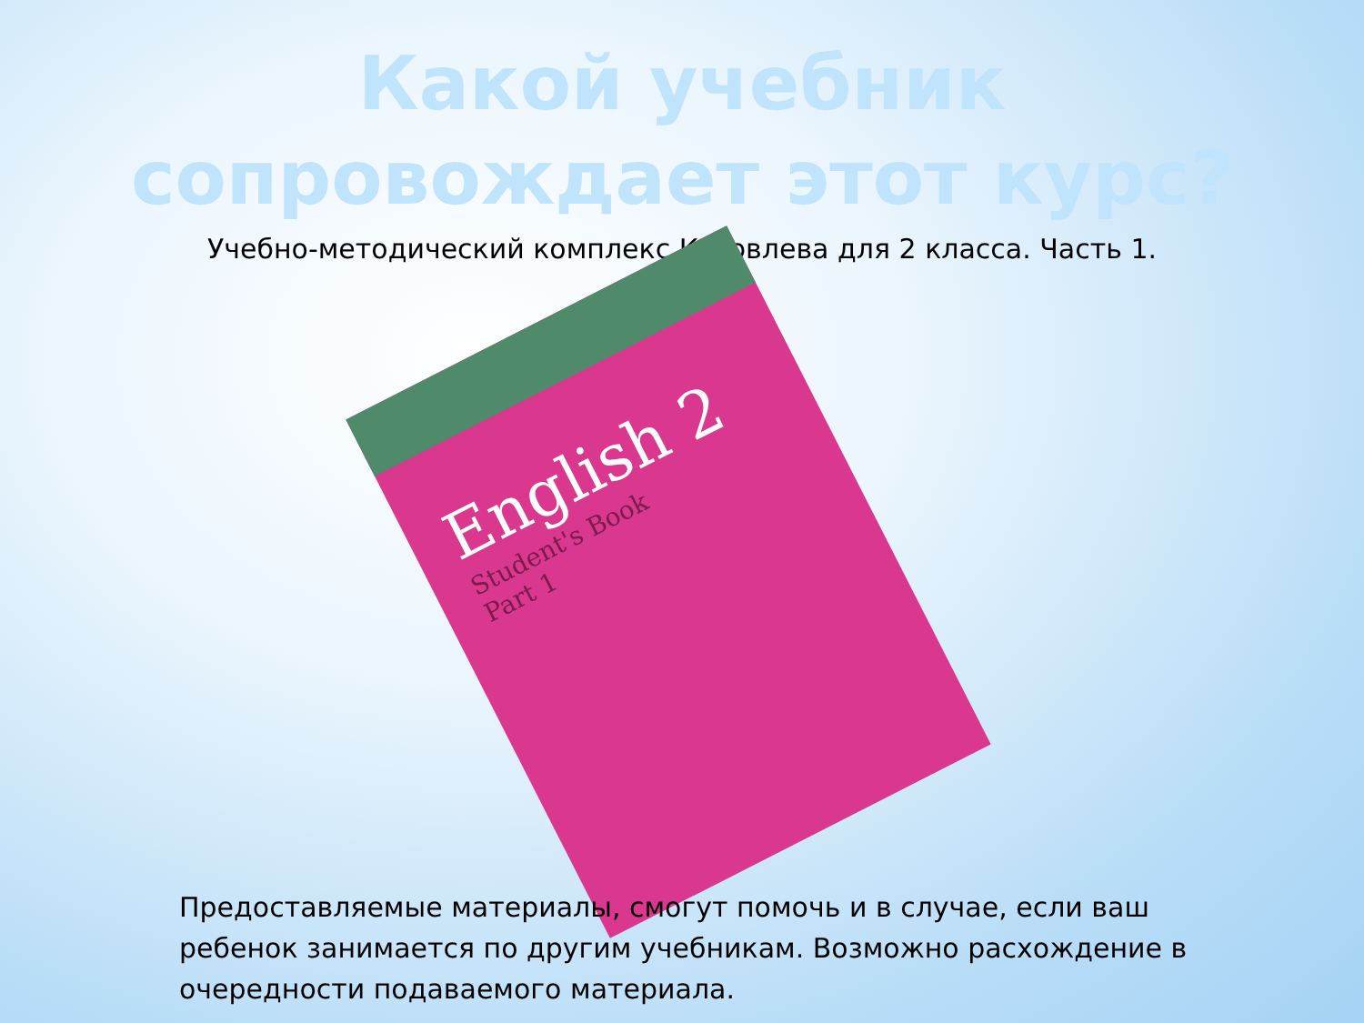Какой учебник
сопровождает этот курс?
Учебно-методический комплекс Кузовлева для 2 класса. Часть 1.
English 2
Student's Book
Part 1
Предоставляемые материалы, смогут помочь и в случае, если ваш ребенок занимается по другим учебникам. Возможно расхождение в очередности подаваемого материала.